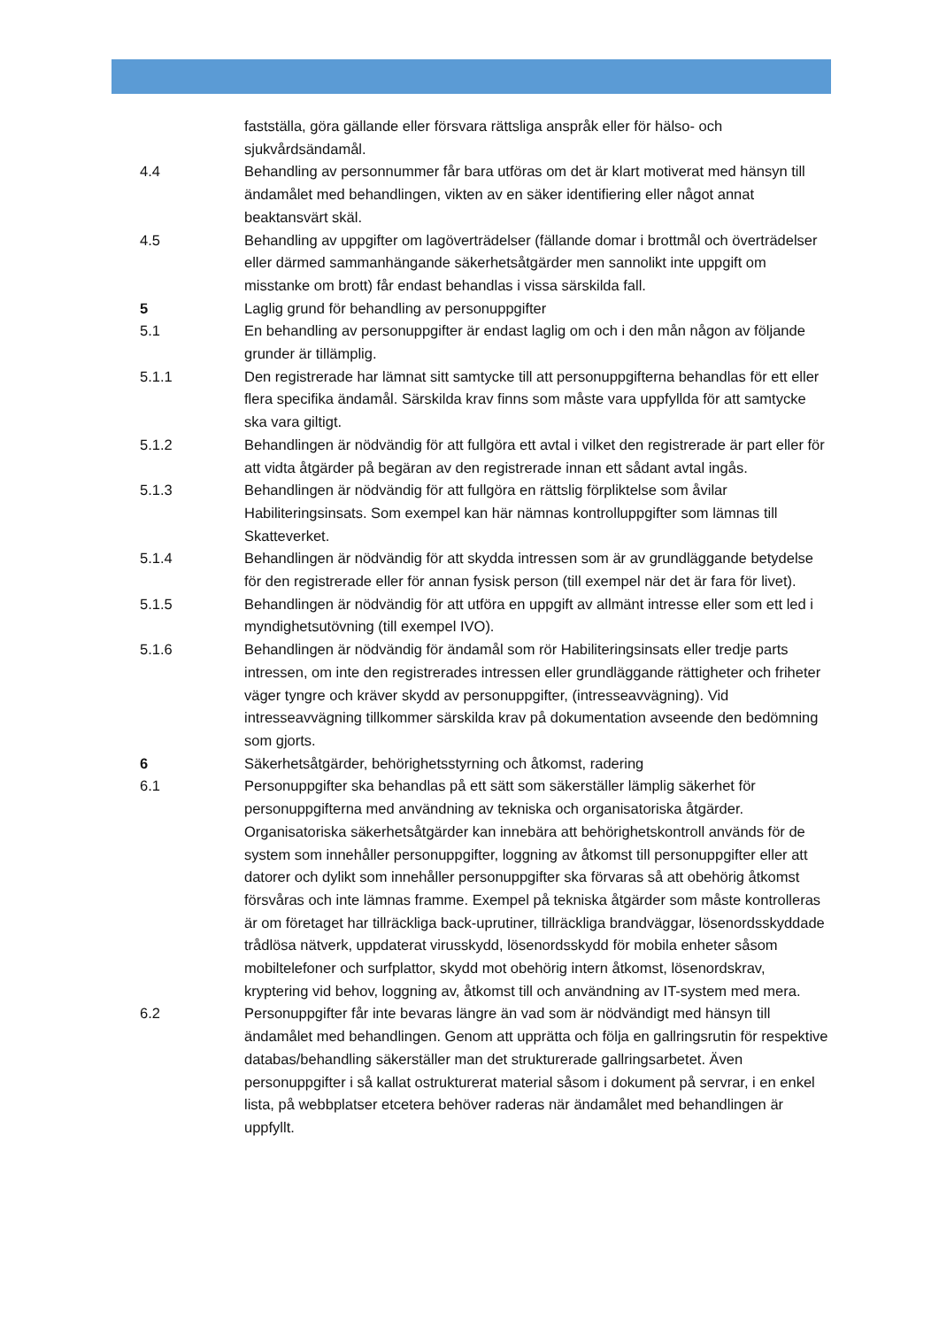fastställa, göra gällande eller försvara rättsliga anspråk eller för hälso- och sjukvårdsändamål.
4.4 Behandling av personnummer får bara utföras om det är klart motiverat med hänsyn till ändamålet med behandlingen, vikten av en säker identifiering eller något annat beaktansvärt skäl.
4.5 Behandling av uppgifter om lagöverträdelser (fällande domar i brottmål och överträdelser eller därmed sammanhängande säkerhetsåtgärder men sannolikt inte uppgift om misstanke om brott) får endast behandlas i vissa särskilda fall.
5 Laglig grund för behandling av personuppgifter
5.1 En behandling av personuppgifter är endast laglig om och i den mån någon av följande grunder är tillämplig.
5.1.1 Den registrerade har lämnat sitt samtycke till att personuppgifterna behandlas för ett eller flera specifika ändamål. Särskilda krav finns som måste vara uppfyllda för att samtycke ska vara giltigt.
5.1.2 Behandlingen är nödvändig för att fullgöra ett avtal i vilket den registrerade är part eller för att vidta åtgärder på begäran av den registrerade innan ett sådant avtal ingås.
5.1.3 Behandlingen är nödvändig för att fullgöra en rättslig förpliktelse som åvilar Habiliteringsinsats. Som exempel kan här nämnas kontrolluppgifter som lämnas till Skatteverket.
5.1.4 Behandlingen är nödvändig för att skydda intressen som är av grundläggande betydelse för den registrerade eller för annan fysisk person (till exempel när det är fara för livet).
5.1.5 Behandlingen är nödvändig för att utföra en uppgift av allmänt intresse eller som ett led i myndighetsutövning (till exempel IVO).
5.1.6 Behandlingen är nödvändig för ändamål som rör Habiliteringsinsats eller tredje parts intressen, om inte den registrerades intressen eller grundläggande rättigheter och friheter väger tyngre och kräver skydd av personuppgifter, (intresseavvägning). Vid intresseavvägning tillkommer särskilda krav på dokumentation avseende den bedömning som gjorts.
6 Säkerhetsåtgärder, behörighetsstyrning och åtkomst, radering
6.1 Personuppgifter ska behandlas på ett sätt som säkerställer lämplig säkerhet för personuppgifterna med användning av tekniska och organisatoriska åtgärder. Organisatoriska säkerhetsåtgärder kan innebära att behörighetskontroll används för de system som innehåller personuppgifter, loggning av åtkomst till personuppgifter eller att datorer och dylikt som innehåller personuppgifter ska förvaras så att obehörig åtkomst försvåras och inte lämnas framme. Exempel på tekniska åtgärder som måste kontrolleras är om företaget har tillräckliga back-uprutiner, tillräckliga brandväggar, lösenordsskyddade trådlösa nätverk, uppdaterat virusskydd, lösenordsskydd för mobila enheter såsom mobiltelefoner och surfplattor, skydd mot obehörig intern åtkomst, lösenordskrav, kryptering vid behov, loggning av, åtkomst till och användning av IT-system med mera.
6.2 Personuppgifter får inte bevaras längre än vad som är nödvändigt med hänsyn till ändamålet med behandlingen. Genom att upprätta och följa en gallringsrutin för respektive databas/behandling säkerställer man det strukturerade gallringsarbetet. Även personuppgifter i så kallat ostrukturerat material såsom i dokument på servrar, i en enkel lista, på webbplatser etcetera behöver raderas när ändamålet med behandlingen är uppfyllt.